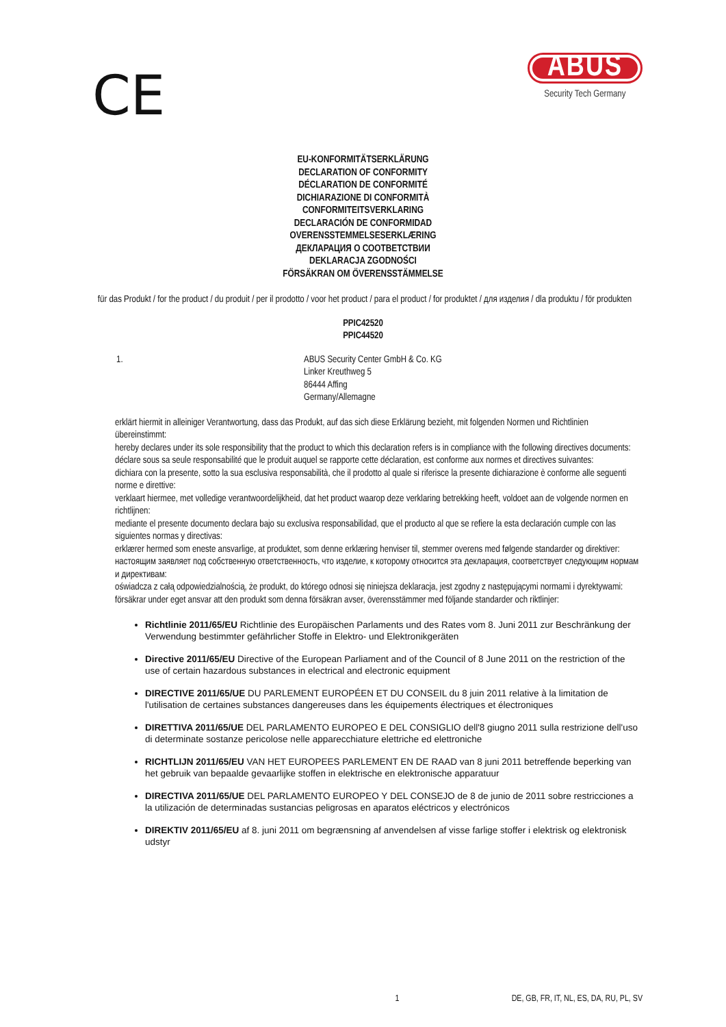CE
ABUS
Security Tech Germany
EU-KONFORMITÄTSERKLÄRUNG
DECLARATION OF CONFORMITY
DÉCLARATION DE CONFORMITÉ
DICHIARAZIONE DI CONFORMITÀ
CONFORMITEITSVERKLARING
DECLARACIÓN DE CONFORMIDAD
OVERENSSTEMMELSESERKLÆRING
ДЕКЛАРАЦИЯ О СООТВЕТСТВИИ
DEKLARACJA ZGODNOŚCI
FÖRSÄKRAN OM ÖVERENSSTÄMMELSE
für das Produkt / for the product / du produit / per il prodotto / voor het product / para el product / for produktet / для изделия / dla produktu / för produkten
PPIC42520
PPIC44520
1. ABUS Security Center GmbH & Co. KG
Linker Kreuthweg 5
86444 Affing
Germany/Allemagne
erklärt hiermit in alleiniger Verantwortung, dass das Produkt, auf das sich diese Erklärung bezieht, mit folgenden Normen und Richtlinien übereinstimmt:
hereby declares under its sole responsibility that the product to which this declaration refers is in compliance with the following directives documents:
déclare sous sa seule responsabilité que le produit auquel se rapporte cette déclaration, est conforme aux normes et directives suivantes:
dichiara con la presente, sotto la sua esclusiva responsabilità, che il prodotto al quale si riferisce la presente dichiarazione è conforme alle seguenti norme e direttive:
verklaart hiermee, met volledige verantwoordelijkheid, dat het product waarop deze verklaring betrekking heeft, voldoet aan de volgende normen en richtlijnen:
mediante el presente documento declara bajo su exclusiva responsabilidad, que el producto al que se refiere la esta declaración cumple con las siguientes normas y directivas:
erklærer hermed som eneste ansvarlige, at produktet, som denne erklæring henviser til, stemmer overens med følgende standarder og direktiver:
настоящим заявляет под собственную ответственность, что изделие, к которому относится эта декларация, соответствует следующим нормам и директивам:
oświadcza z całą odpowiedzialnością, że produkt, do którego odnosi się niniejsza deklaracja, jest zgodny z następującymi normami i dyrektywami:
försäkrar under eget ansvar att den produkt som denna försäkran avser, överensstämmer med följande standarder och riktlinjer:
Richtlinie 2011/65/EU Richtlinie des Europäischen Parlaments und des Rates vom 8. Juni 2011 zur Beschränkung der Verwendung bestimmter gefährlicher Stoffe in Elektro- und Elektronikgeräten
Directive 2011/65/EU Directive of the European Parliament and of the Council of 8 June 2011 on the restriction of the use of certain hazardous substances in electrical and electronic equipment
DIRECTIVE 2011/65/UE DU PARLEMENT EUROPÉEN ET DU CONSEIL du 8 juin 2011 relative à la limitation de l'utilisation de certaines substances dangereuses dans les équipements électriques et électroniques
DIRETTIVA 2011/65/UE DEL PARLAMENTO EUROPEO E DEL CONSIGLIO dell'8 giugno 2011 sulla restrizione dell'uso di determinate sostanze pericolose nelle apparecchiature elettriche ed elettroniche
RICHTLIJN 2011/65/EU VAN HET EUROPEES PARLEMENT EN DE RAAD van 8 juni 2011 betreffende beperking van het gebruik van bepaalde gevaarlijke stoffen in elektrische en elektronische apparatuur
DIRECTIVA 2011/65/UE DEL PARLAMENTO EUROPEO Y DEL CONSEJO de 8 de junio de 2011 sobre restricciones a la utilización de determinadas sustancias peligrosas en aparatos eléctricos y electrónicos
DIREKTIV 2011/65/EU af 8. juni 2011 om begrænsning af anvendelsen af visse farlige stoffer i elektrisk og elektronisk udstyr
1 DE, GB, FR, IT, NL, ES, DA, RU, PL, SV